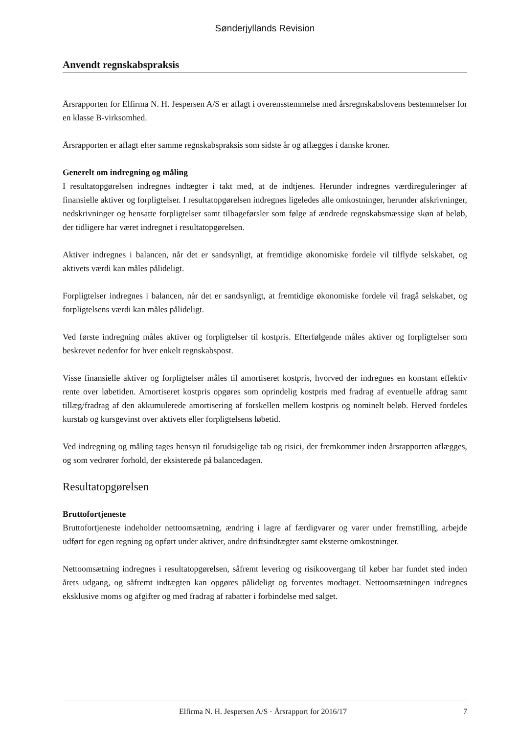Sønderjyllands Revision
Anvendt regnskabspraksis
Årsrapporten for Elfirma N. H. Jespersen A/S er aflagt i overensstemmelse med årsregnskabslovens bestemmelser for en klasse B-virksomhed.
Årsrapporten er aflagt efter samme regnskabspraksis som sidste år og aflægges i danske kroner.
Generelt om indregning og måling
I resultatopgørelsen indregnes indtægter i takt med, at de indtjenes. Herunder indregnes værdireguleringer af finansielle aktiver og forpligtelser. I resultatopgørelsen indregnes ligeledes alle omkostninger, herunder afskrivninger, nedskrivninger og hensatte forpligtelser samt tilbageførsler som følge af ændrede regnskabsmæssige skøn af beløb, der tidligere har været indregnet i resultatopgørelsen.
Aktiver indregnes i balancen, når det er sandsynligt, at fremtidige økonomiske fordele vil tilflyde selskabet, og aktivets værdi kan måles pålideligt.
Forpligtelser indregnes i balancen, når det er sandsynligt, at fremtidige økonomiske fordele vil fragå selskabet, og forpligtelsens værdi kan måles pålideligt.
Ved første indregning måles aktiver og forpligtelser til kostpris. Efterfølgende måles aktiver og forpligtelser som beskrevet nedenfor for hver enkelt regnskabspost.
Visse finansielle aktiver og forpligtelser måles til amortiseret kostpris, hvorved der indregnes en konstant effektiv rente over løbetiden. Amortiseret kostpris opgøres som oprindelig kostpris med fradrag af eventuelle afdrag samt tillæg/fradrag af den akkumulerede amortisering af forskellen mellem kostpris og nominelt beløb. Herved fordeles kurstab og kursgevinst over aktivets eller forpligtelsens løbetid.
Ved indregning og måling tages hensyn til forudsigelige tab og risici, der fremkommer inden årsrapporten aflægges, og som vedrører forhold, der eksisterede på balancedagen.
Resultatopgørelsen
Bruttofortjeneste
Bruttofortjeneste indeholder nettoomsætning, ændring i lagre af færdigvarer og varer under fremstilling, arbejde udført for egen regning og opført under aktiver, andre driftsindtægter samt eksterne omkostninger.
Nettoomsætning indregnes i resultatopgørelsen, såfremt levering og risikoovergang til køber har fundet sted inden årets udgang, og såfremt indtægten kan opgøres pålideligt og forventes modtaget. Nettoomsætningen indregnes eksklusive moms og afgifter og med fradrag af rabatter i forbindelse med salget.
Elfirma N. H. Jespersen A/S · Årsrapport for 2016/17 7